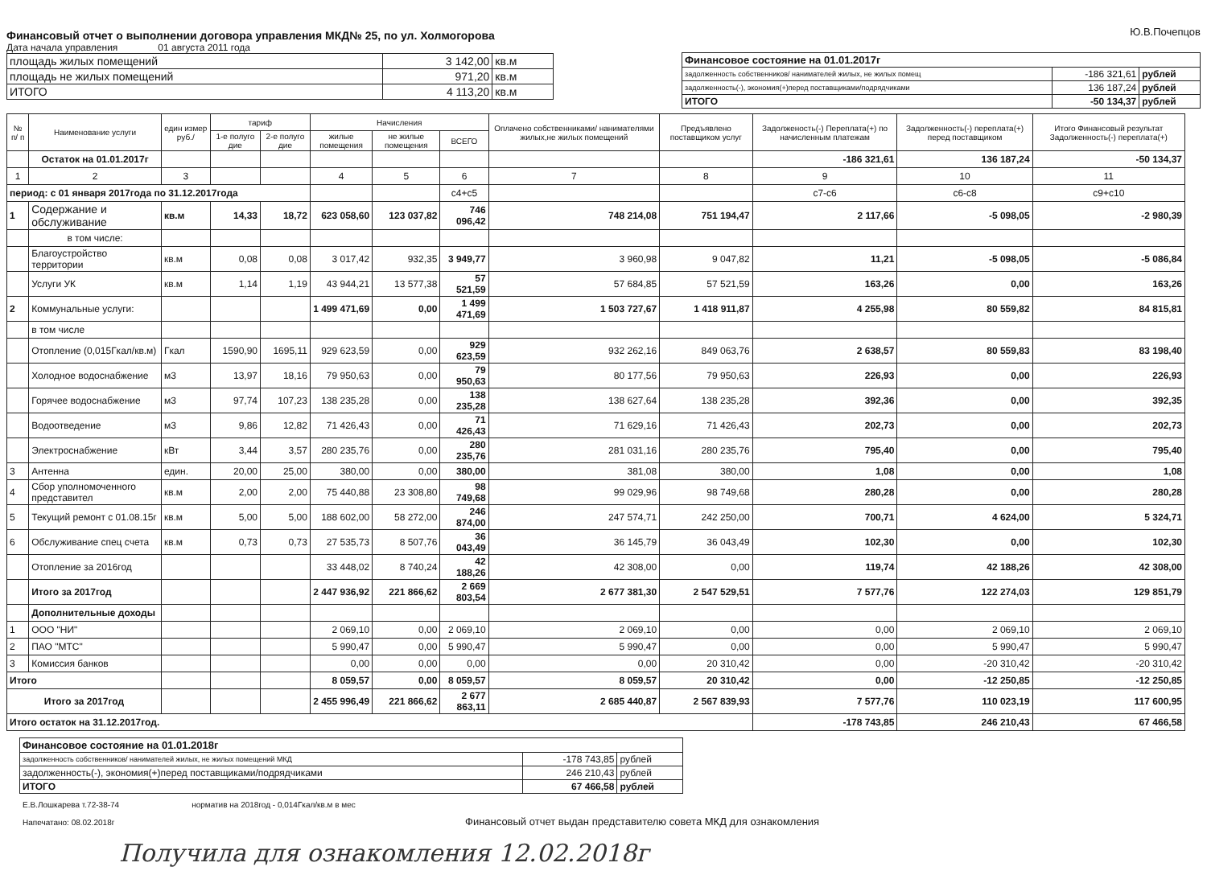Финансовый отчет о выполнении договора управления МКД№ 25, по ул. Холмогорова
Дата начала управления 01 августа 2011 года
| площадь жилых помещений | 3 142,00 | кв.м |
| площадь не жилых помещений | 971,20 | кв.м |
| ИТОГО | 4 113,20 | кв.м |
Ю.В.Почепцов
| Финансовое состояние на 01.01.2017г | | |
| задолженность собственников/ нанимателей жилых, не жилых помещ | -186 321,61 | рублей |
| задолженность(-), экономия(+)перед поставщиками/подрядчиками | 136 187,24 | рублей |
| ИТОГО | -50 134,37 | рублей |
| № п/ п | Наименование услуги | един измер руб./ | тариф | | Начисления | | | Оплачено собственниками/ нанимателями жилых,не жилых помещений | Предъявлено поставщиком услуг | Задолженость(-) Переплата(+) по начисленным платежам | Задолженность(-) переплата(+) перед поставщиком | Итого Финансовый результат Задолженность(-) переплата(+) |
| --- | --- | --- | --- | --- | --- | --- | --- | --- | --- | --- | --- | --- |
| | | | 1-е полуго дие | 2-е полуго дие | жилые помещения | не жилые помещения | ВСЕГО | | | | | |
| | Остаток на 01.01.2017г | | | | | | | | | -186 321,61 | 136 187,24 | -50 134,37 |
| 1 | 2 | 3 | | | 4 | 5 | 6 | 7 | 8 | 9 | 10 | 11 |
| период: с 01 января 2017года по 31.12.2017года | | | | | | | с4+с5 | | | с7-с6 | с6-с8 | с9+с10 |
| 1 | Содержание и обслуживание | кв.м | 14,33 | 18,72 | 623 058,60 | 123 037,82 | 746 096,42 | 748 214,08 | 751 194,47 | 2 117,66 | -5 098,05 | -2 980,39 |
| | в том числе: | | | | | | | | | | | |
| | Благоустройство территории | кв.м | 0,08 | 0,08 | 3 017,42 | 932,35 | 3 949,77 | 3 960,98 | 9 047,82 | 11,21 | -5 098,05 | -5 086,84 |
| | Услуги УК | кв.м | 1,14 | 1,19 | 43 944,21 | 13 577,38 | 57 521,59 | 57 684,85 | 57 521,59 | 163,26 | 0,00 | 163,26 |
| 2 | Коммунальные услуги: | | | | 1 499 471,69 | 0,00 | 1 499 471,69 | 1 503 727,67 | 1 418 911,87 | 4 255,98 | 80 559,82 | 84 815,81 |
| | в том числе | | | | | | | | | | | |
| | Отопление (0,015Гкал/кв.м) | Гкал | 1590,90 | 1695,11 | 929 623,59 | 0,00 | 929 623,59 | 932 262,16 | 849 063,76 | 2 638,57 | 80 559,83 | 83 198,40 |
| | Холодное водоснабжение | м3 | 13,97 | 18,16 | 79 950,63 | 0,00 | 79 950,63 | 80 177,56 | 79 950,63 | 226,93 | 0,00 | 226,93 |
| | Горячее водоснабжение | м3 | 97,74 | 107,23 | 138 235,28 | 0,00 | 138 235,28 | 138 627,64 | 138 235,28 | 392,36 | 0,00 | 392,35 |
| | Водоотведение | м3 | 9,86 | 12,82 | 71 426,43 | 0,00 | 71 426,43 | 71 629,16 | 71 426,43 | 202,73 | 0,00 | 202,73 |
| | Электроснабжение | кВт | 3,44 | 3,57 | 280 235,76 | 0,00 | 280 235,76 | 281 031,16 | 280 235,76 | 795,40 | 0,00 | 795,40 |
| 3 | Антенна | един. | 20,00 | 25,00 | 380,00 | 0,00 | 380,00 | 381,08 | 380,00 | 1,08 | 0,00 | 1,08 |
| 4 | Сбор уполномоченного представител | кв.м | 2,00 | 2,00 | 75 440,88 | 23 308,80 | 98 749,68 | 99 029,96 | 98 749,68 | 280,28 | 0,00 | 280,28 |
| 5 | Текущий ремонт с 01.08.15г | кв.м | 5,00 | 5,00 | 188 602,00 | 58 272,00 | 246 874,00 | 247 574,71 | 242 250,00 | 700,71 | 4 624,00 | 5 324,71 |
| 6 | Обслуживание спец счета | кв.м | 0,73 | 0,73 | 27 535,73 | 8 507,76 | 36 043,49 | 36 145,79 | 36 043,49 | 102,30 | 0,00 | 102,30 |
| | Отопление за 2016год | | | | 33 448,02 | 8 740,24 | 42 188,26 | 42 308,00 | 0,00 | 119,74 | 42 188,26 | 42 308,00 |
| | Итого за 2017год | | | | 2 447 936,92 | 221 866,62 | 2 669 803,54 | 2 677 381,30 | 2 547 529,51 | 7 577,76 | 122 274,03 | 129 851,79 |
| | Дополнительные доходы | | | | | | | | | | | |
| 1 | ООО "НИ" | | | | 2 069,10 | 0,00 | 2 069,10 | 2 069,10 | 0,00 | 0,00 | 2 069,10 | 2 069,10 |
| 2 | ПАО "МТС" | | | | 5 990,47 | 0,00 | 5 990,47 | 5 990,47 | 0,00 | 0,00 | 5 990,47 | 5 990,47 |
| 3 | Комиссия банков | | | | 0,00 | 0,00 | 0,00 | 0,00 | 20 310,42 | 0,00 | -20 310,42 | -20 310,42 |
| Итого | | | | | 8 059,57 | 0,00 | 8 059,57 | 8 059,57 | 20 310,42 | 0,00 | -12 250,85 | -12 250,85 |
| Итого за 2017год | | | | | 2 455 996,49 | 221 866,62 | 2 677 863,11 | 2 685 440,87 | 2 567 839,93 | 7 577,76 | 110 023,19 | 117 600,95 |
| Итого остаток на 31.12.2017год. | | | | | | | | | | -178 743,85 | 246 210,43 | 67 466,58 |
| Финансовое состояние на 01.01.2018г | | |
| задолженность собственников/ нанимателей жилых, не жилых помещений МКД | -178 743,85 | рублей |
| задолженность(-), экономия(+)перед поставщиками/подрядчиками | 246 210,43 | рублей |
| ИТОГО | 67 466,58 | рублей |
Е.В.Лошкарева т.72-38-74
Напечатано: 08.02.2018г
норматив на 2018год - 0,014Гкал/кв.м в мес
Финансовый отчет выдан представителю совета МКД для ознакомления
Получила для ознакомления 12.02.2018г